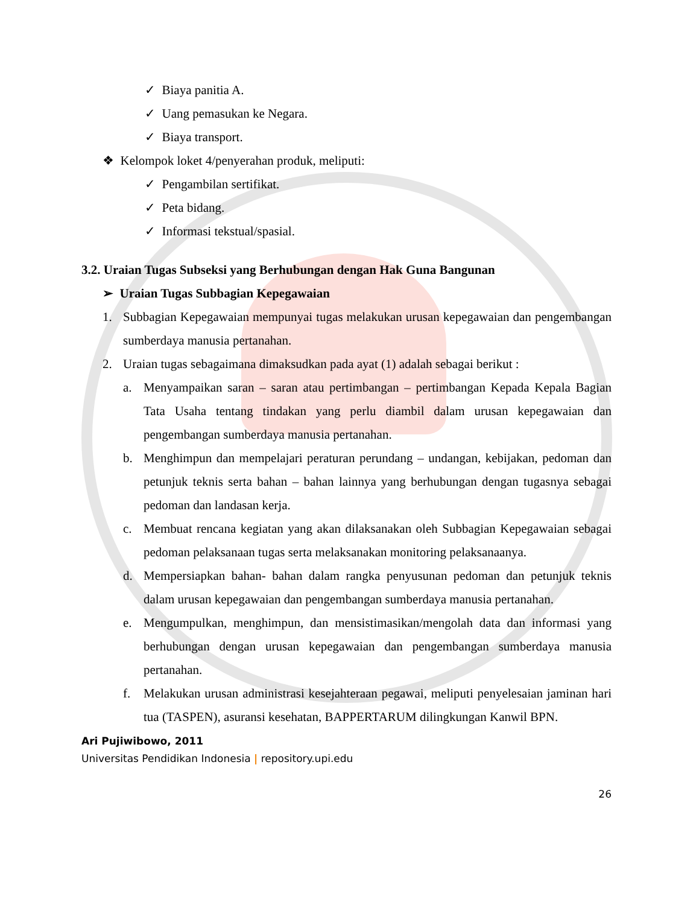✓ Biaya panitia A.
✓ Uang pemasukan ke Negara.
✓ Biaya transport.
❖ Kelompok loket 4/penyerahan produk, meliputi:
✓ Pengambilan sertifikat.
✓ Peta bidang.
✓ Informasi tekstual/spasial.
3.2. Uraian Tugas Subseksi yang Berhubungan dengan Hak Guna Bangunan
➢ Uraian Tugas Subbagian Kepegawaian
1. Subbagian Kepegawaian mempunyai tugas melakukan urusan kepegawaian dan pengembangan sumberdaya manusia pertanahan.
2. Uraian tugas sebagaimana dimaksudkan pada ayat (1) adalah sebagai berikut :
a. Menyampaikan saran – saran atau pertimbangan – pertimbangan Kepada Kepala Bagian Tata Usaha tentang tindakan yang perlu diambil dalam urusan kepegawaian dan pengembangan sumberdaya manusia pertanahan.
b. Menghimpun dan mempelajari peraturan perundang – undangan, kebijakan, pedoman dan petunjuk teknis serta bahan – bahan lainnya yang berhubungan dengan tugasnya sebagai pedoman dan landasan kerja.
c. Membuat rencana kegiatan yang akan dilaksanakan oleh Subbagian Kepegawaian sebagai pedoman pelaksanaan tugas serta melaksanakan monitoring pelaksanaanya.
d. Mempersiapkan bahan- bahan dalam rangka penyusunan pedoman dan petunjuk teknis dalam urusan kepegawaian dan pengembangan sumberdaya manusia pertanahan.
e. Mengumpulkan, menghimpun, dan mensistimasikan/mengolah data dan informasi yang berhubungan dengan urusan kepegawaian dan pengembangan sumberdaya manusia pertanahan.
f. Melakukan urusan administrasi kesejahteraan pegawai, meliputi penyelesaian jaminan hari tua (TASPEN), asuransi kesehatan, BAPPERTARUM dilingkungan Kanwil BPN.
Ari Pujiwibowo, 2011
Universitas Pendidikan Indonesia | repository.upi.edu
26